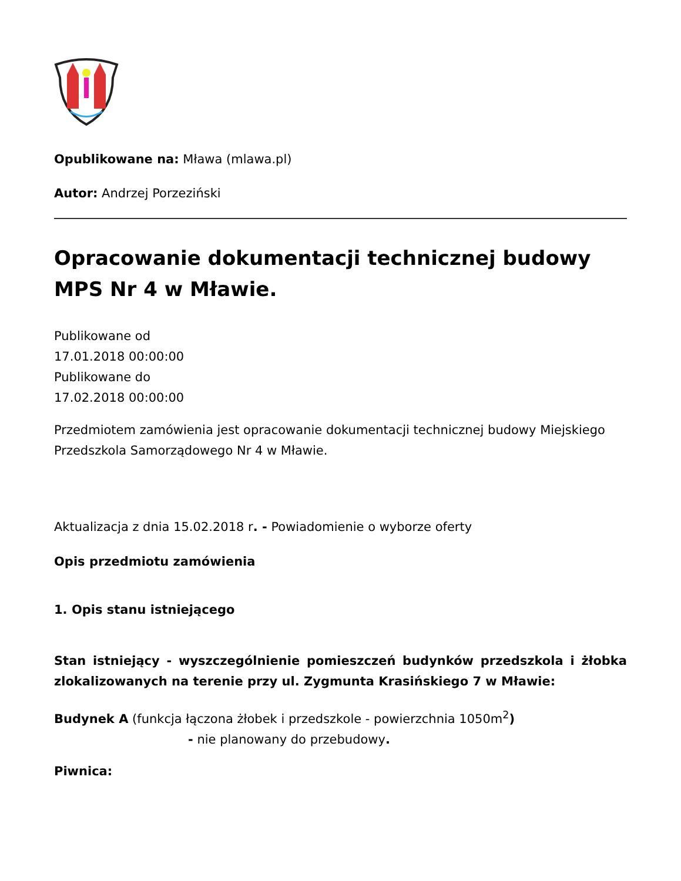Opublikowane na: Mława (mlawa.pl)
Autor: Andrzej Porzeziński
Opracowanie dokumentacji technicznej budowy MPS Nr 4 w Mławie.
Publikowane od
17.01.2018 00:00:00
Publikowane do
17.02.2018 00:00:00
Przedmiotem zamówienia jest opracowanie dokumentacji technicznej budowy Miejskiego Przedszkola Samorządowego Nr 4 w Mławie.
Aktualizacja z dnia 15.02.2018 r. - Powiadomienie o wyborze oferty
Opis przedmiotu zamówienia
1. Opis stanu istniejącego
Stan istniejący - wyszczególnienie pomieszczeń budynków przedszkola i żłobka zlokalizowanych na terenie przy ul. Zygmunta Krasińskiego 7 w Mławie:
Budynek A (funkcja łączona żłobek i przedszkole - powierzchnia 1050m<sup>2</sup>)
- nie planowany do przebudowy.
Piwnica: